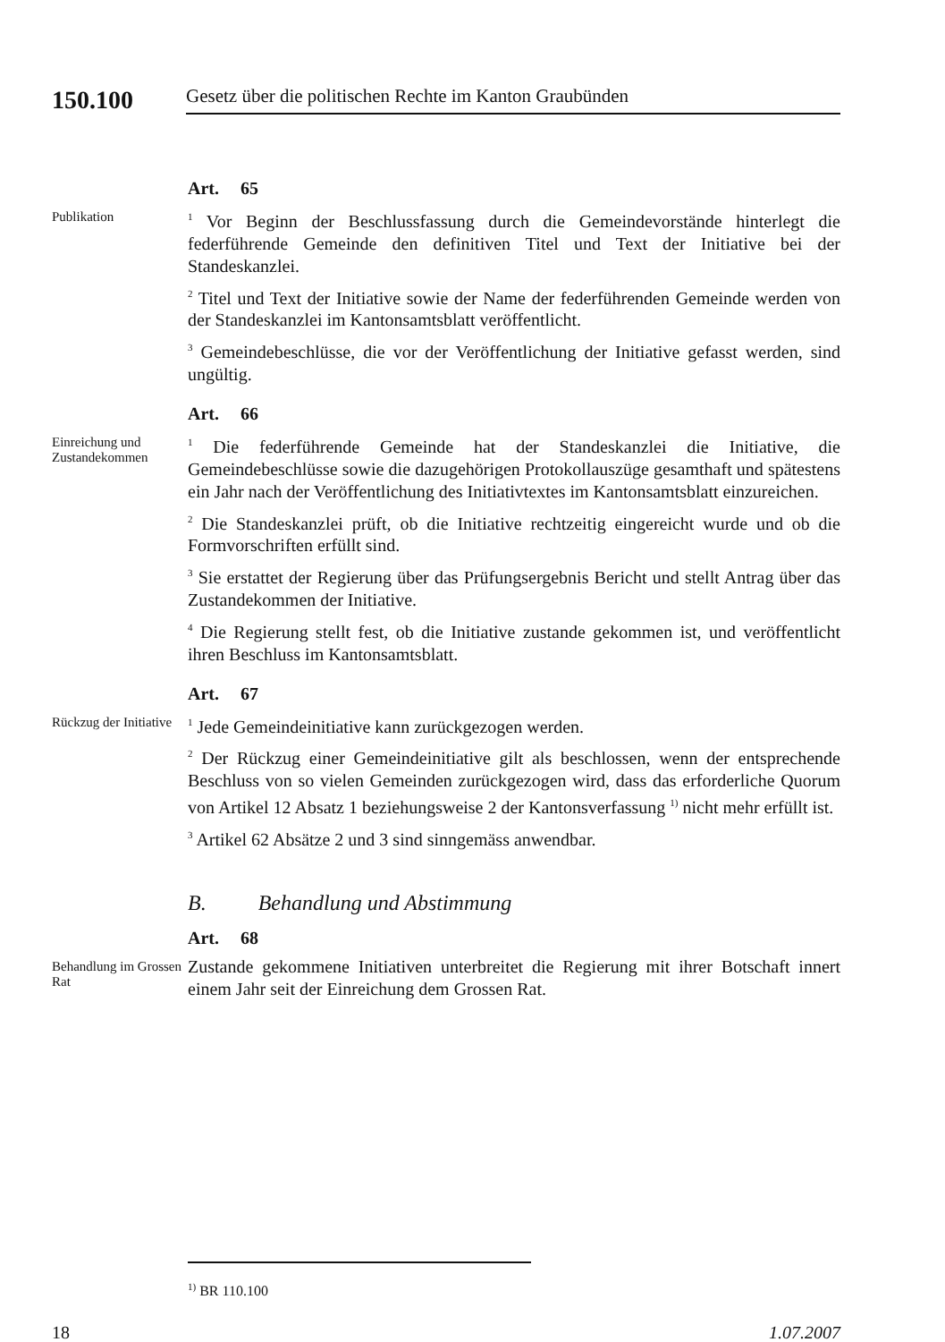150.100 Gesetz über die politischen Rechte im Kanton Graubünden
Art. 65
Publikation
<sup>1</sup> Vor Beginn der Beschlussfassung durch die Gemeindevorstände hinterlegt die federführende Gemeinde den definitiven Titel und Text der Initiative bei der Standeskanzlei.
<sup>2</sup> Titel und Text der Initiative sowie der Name der federführenden Gemeinde werden von der Standeskanzlei im Kantonsamtsblatt veröffentlicht.
<sup>3</sup> Gemeindebeschlüsse, die vor der Veröffentlichung der Initiative gefasst werden, sind ungültig.
Art. 66
Einreichung und Zustandekommen
<sup>1</sup> Die federführende Gemeinde hat der Standeskanzlei die Initiative, die Gemeindebeschlüsse sowie die dazugehörigen Protokollauszüge gesamthaft und spätestens ein Jahr nach der Veröffentlichung des Initiativtextes im Kantonsamtsblatt einzureichen.
<sup>2</sup> Die Standeskanzlei prüft, ob die Initiative rechtzeitig eingereicht wurde und ob die Formvorschriften erfüllt sind.
<sup>3</sup> Sie erstattet der Regierung über das Prüfungsergebnis Bericht und stellt Antrag über das Zustandekommen der Initiative.
<sup>4</sup> Die Regierung stellt fest, ob die Initiative zustande gekommen ist, und veröffentlicht ihren Beschluss im Kantonsamtsblatt.
Art. 67
Rückzug der Initiative
<sup>1</sup> Jede Gemeindeinitiative kann zurückgezogen werden.
<sup>2</sup> Der Rückzug einer Gemeindeinitiative gilt als beschlossen, wenn der entsprechende Beschluss von so vielen Gemeinden zurückgezogen wird, dass das erforderliche Quorum von Artikel 12 Absatz 1 beziehungsweise 2 der Kantonsverfassung <sup>1)</sup> nicht mehr erfüllt ist.
<sup>3</sup> Artikel 62 Absätze 2 und 3 sind sinngemäss anwendbar.
B. Behandlung und Abstimmung
Art. 68
Behandlung im Grossen Rat
Zustande gekommene Initiativen unterbreitet die Regierung mit ihrer Botschaft innert einem Jahr seit der Einreichung dem Grossen Rat.
<sup>1)</sup> BR 110.100
18 1.07.2007